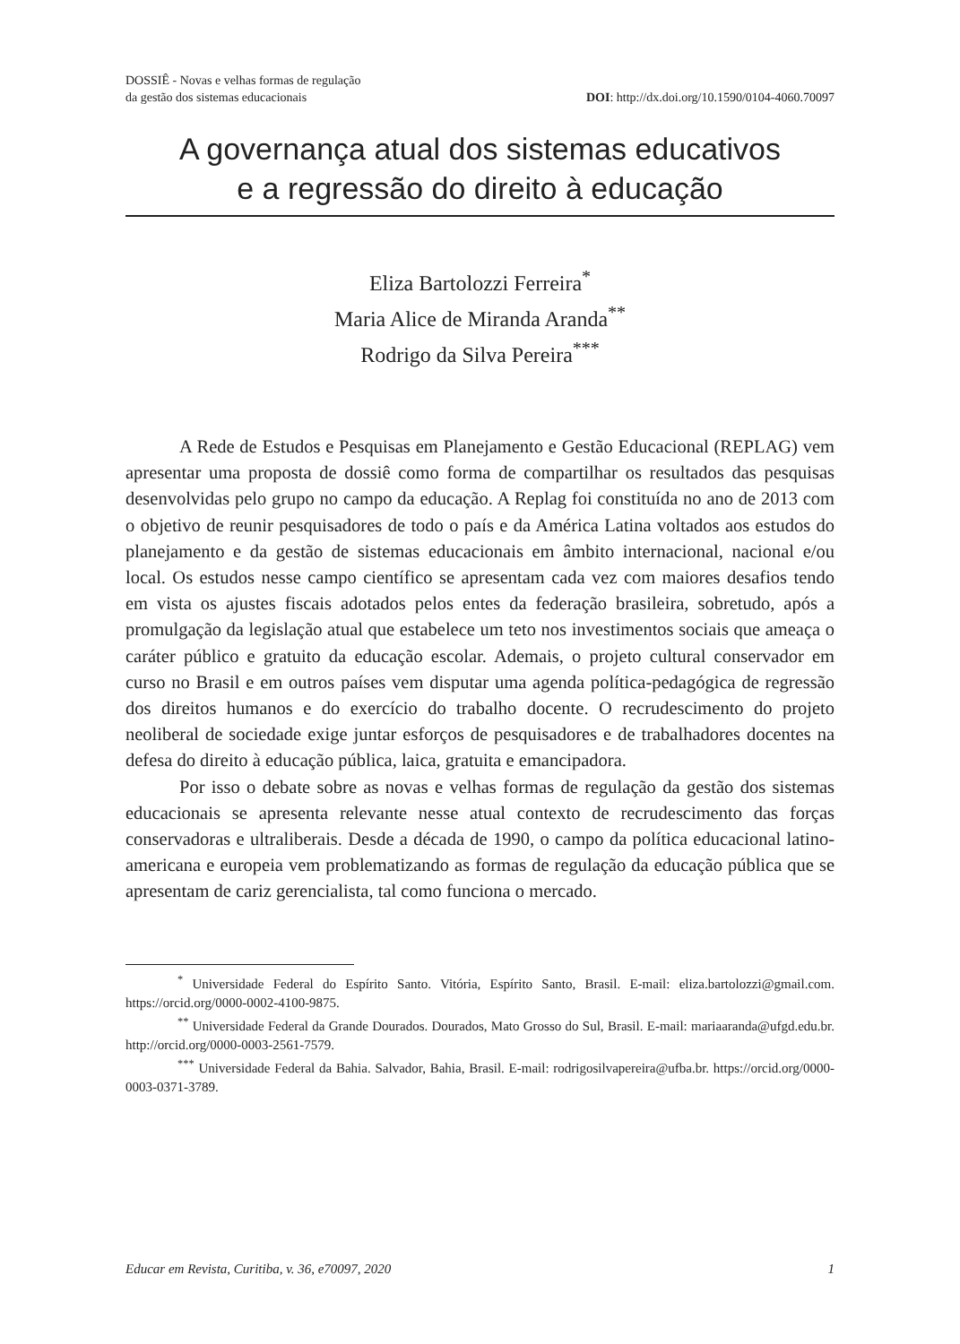DOSSIÊ - Novas e velhas formas de regulação
da gestão dos sistemas educacionais
DOI: http://dx.doi.org/10.1590/0104-4060.70097
A governança atual dos sistemas educativos
e a regressão do direito à educação
Eliza Bartolozzi Ferreira<sup>*</sup>
Maria Alice de Miranda Aranda<sup>**</sup>
Rodrigo da Silva Pereira<sup>***</sup>
A Rede de Estudos e Pesquisas em Planejamento e Gestão Educacional (REPLAG) vem apresentar uma proposta de dossiê como forma de compartilhar os resultados das pesquisas desenvolvidas pelo grupo no campo da educação. A Replag foi constituída no ano de 2013 com o objetivo de reunir pesquisadores de todo o país e da América Latina voltados aos estudos do planejamento e da gestão de sistemas educacionais em âmbito internacional, nacional e/ou local. Os estudos nesse campo científico se apresentam cada vez com maiores desafios tendo em vista os ajustes fiscais adotados pelos entes da federação brasileira, sobretudo, após a promulgação da legislação atual que estabelece um teto nos investimentos sociais que ameaça o caráter público e gratuito da educação escolar. Ademais, o projeto cultural conservador em curso no Brasil e em outros países vem disputar uma agenda política-pedagógica de regressão dos direitos humanos e do exercício do trabalho docente. O recrudescimento do projeto neoliberal de sociedade exige juntar esforços de pesquisadores e de trabalhadores docentes na defesa do direito à educação pública, laica, gratuita e emancipadora.
Por isso o debate sobre as novas e velhas formas de regulação da gestão dos sistemas educacionais se apresenta relevante nesse atual contexto de recrudescimento das forças conservadoras e ultraliberais. Desde a década de 1990, o campo da política educacional latino-americana e europeia vem problematizando as formas de regulação da educação pública que se apresentam de cariz gerencialista, tal como funciona o mercado.
<sup>*</sup> Universidade Federal do Espírito Santo. Vitória, Espírito Santo, Brasil. E-mail: eliza.bartolozzi@gmail.com. https://orcid.org/0000-0002-4100-9875.
<sup>**</sup> Universidade Federal da Grande Dourados. Dourados, Mato Grosso do Sul, Brasil. E-mail: mariaaranda@ufgd.edu.br. http://orcid.org/0000-0003-2561-7579.
<sup>***</sup> Universidade Federal da Bahia. Salvador, Bahia, Brasil. E-mail: rodrigosilvapereira@ufba.br. https://orcid.org/0000-0003-0371-3789.
Educar em Revista, Curitiba, v. 36, e70097, 2020 1